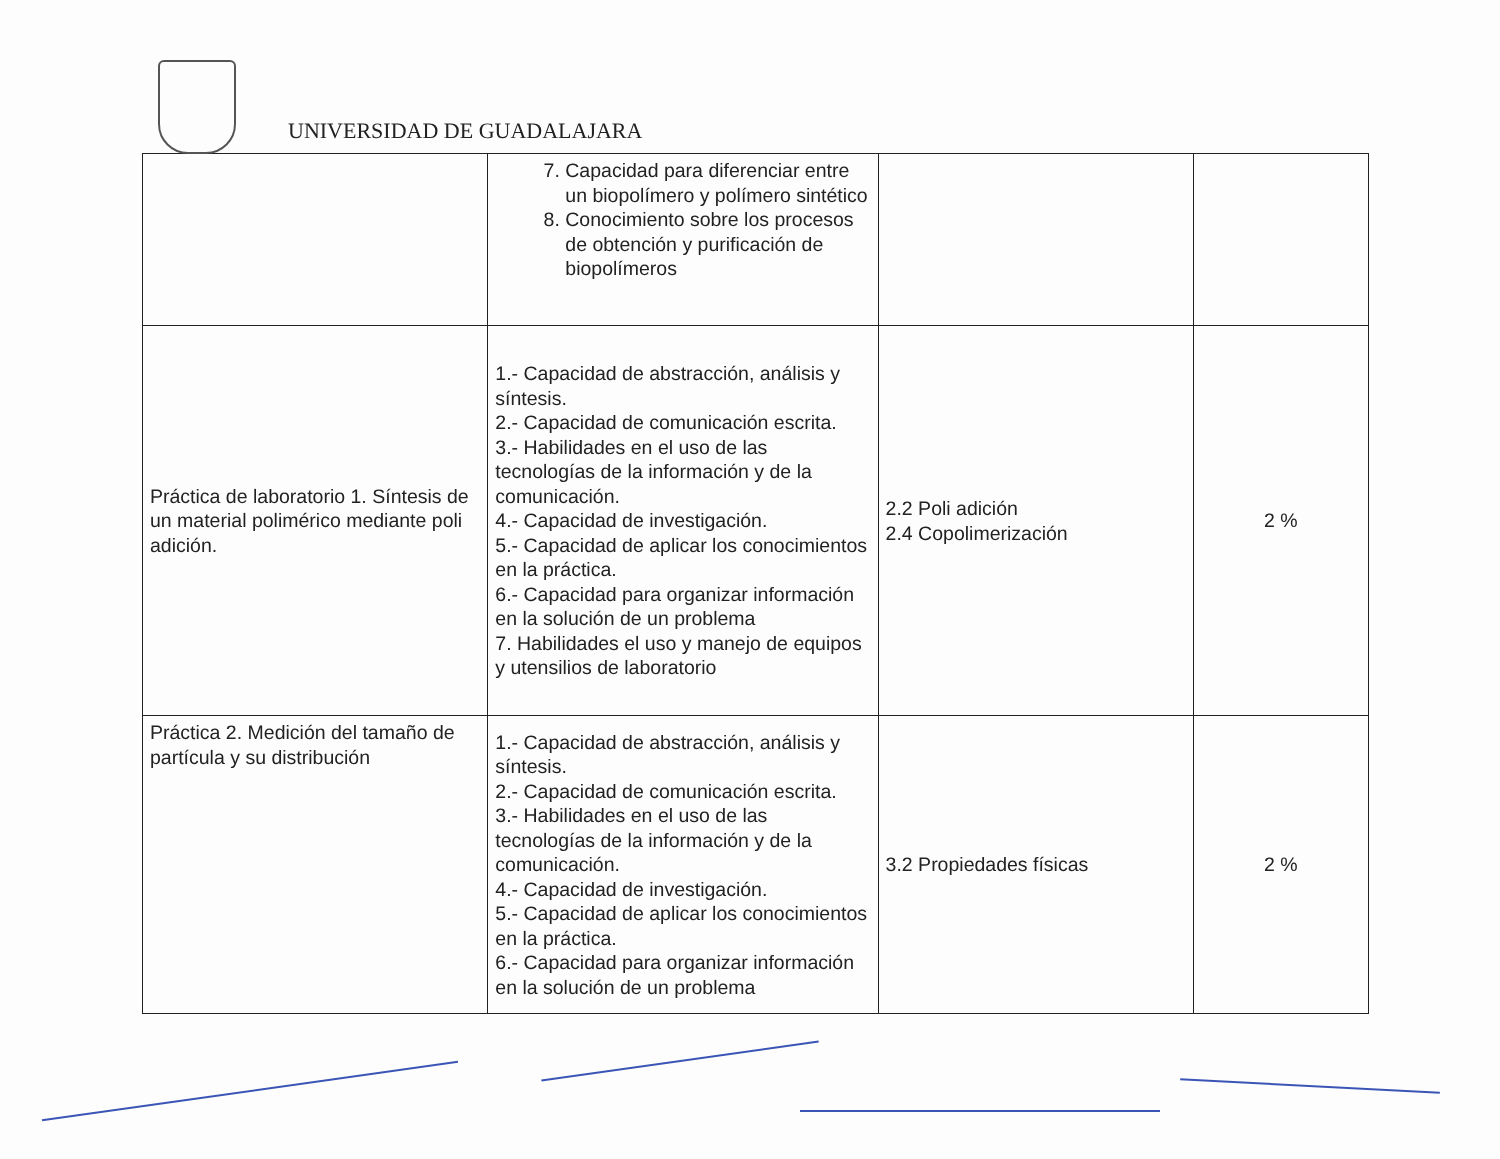UNIVERSIDAD DE GUADALAJARA
| | 7. Capacidad para diferenciar entre un biopolímero y polímero sintético 8. Conocimiento sobre los procesos de obtención y purificación de biopolímeros | | |
| Práctica de laboratorio 1. Síntesis de un material polimérico mediante poli adición. | 1.- Capacidad de abstracción, análisis y síntesis. 2.- Capacidad de comunicación escrita. 3.- Habilidades en el uso de las tecnologías de la información y de la comunicación. 4.- Capacidad de investigación. 5.- Capacidad de aplicar los conocimientos en la práctica. 6.- Capacidad para organizar información en la solución de un problema 7. Habilidades el uso y manejo de equipos y utensilios de laboratorio | 2.2 Poli adición 2.4 Copolimerización | 2 % |
| Práctica 2. Medición del tamaño de partícula y su distribución | 1.- Capacidad de abstracción, análisis y síntesis. 2.- Capacidad de comunicación escrita. 3.- Habilidades en el uso de las tecnologías de la información y de la comunicación. 4.- Capacidad de investigación. 5.- Capacidad de aplicar los conocimientos en la práctica. 6.- Capacidad para organizar información en la solución de un problema | 3.2 Propiedades físicas | 2 % |